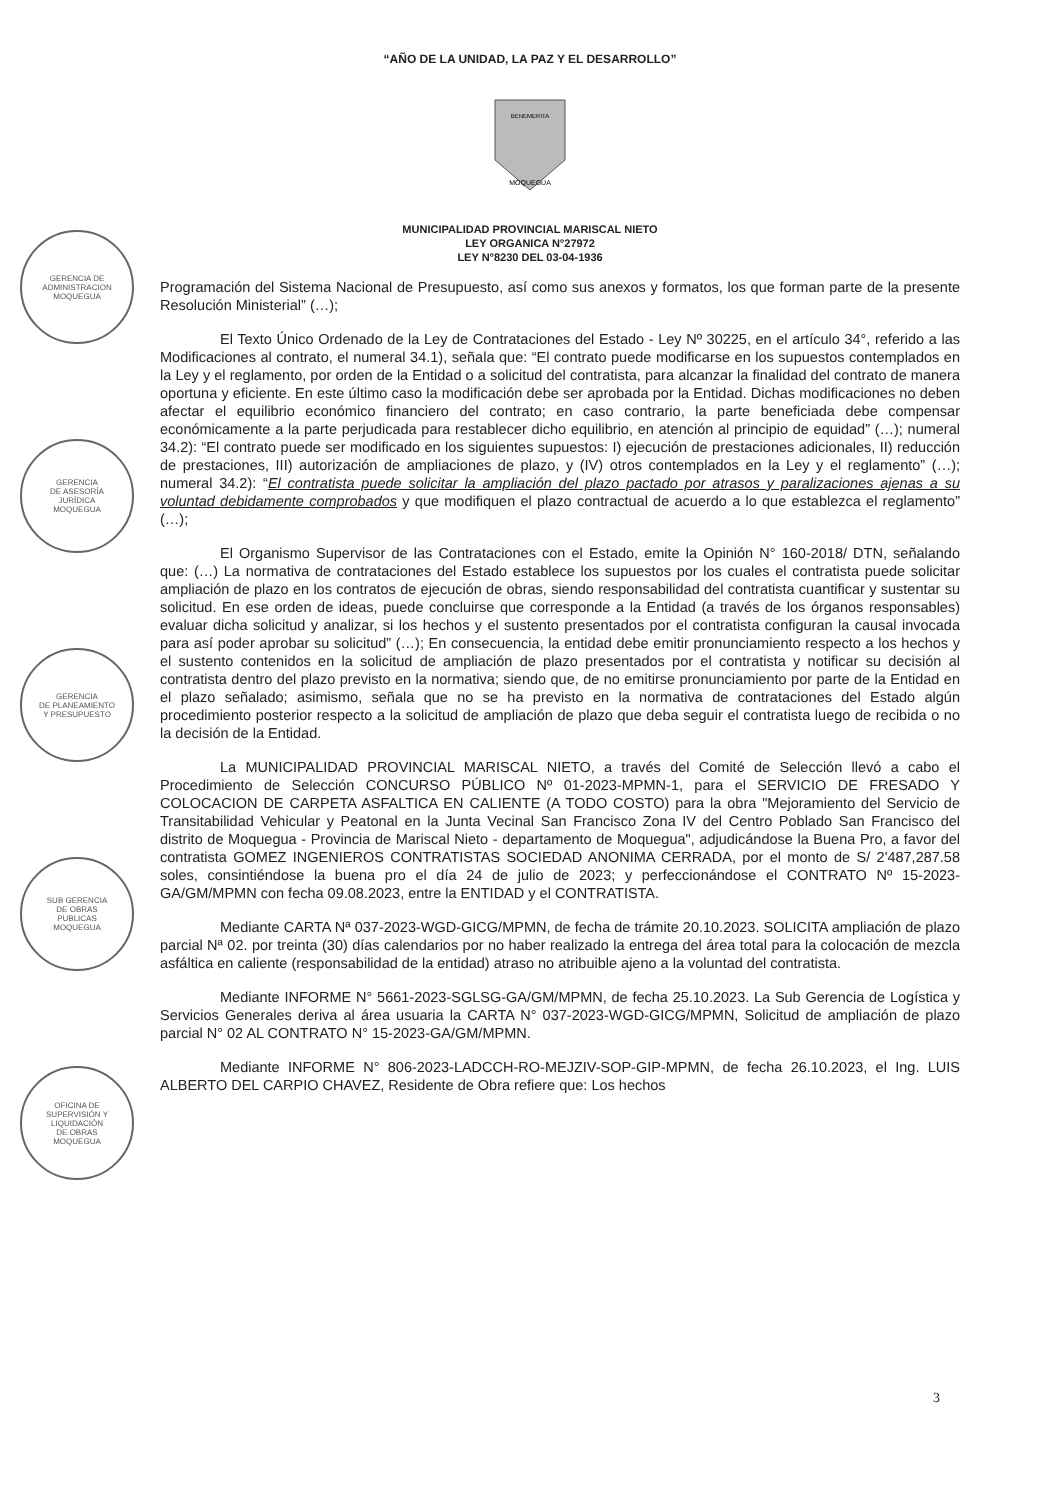“AÑO DE LA UNIDAD, LA PAZ Y EL DESARROLLO”
MOQUEGUA
BENEMERITA
MUNICIPALIDAD PROVINCIAL MARISCAL NIETO
LEY ORGANICA N°27972
LEY N°8230 DEL 03-04-1936
GERENCIA DE
ADMINISTRACION
MOQUEGUA
GERENCIA
DE ASESORÍA
JURÍDICA
MOQUEGUA
GERENCIA
DE PLANEAMIENTO
Y PRESUPUESTO
SUB GERENCIA
DE OBRAS
PUBLICAS
MOQUEGUA
OFICINA DE
SUPERVISIÓN Y
LIQUIDACIÓN
DE OBRAS
MOQUEGUA
Programación del Sistema Nacional de Presupuesto, así como sus anexos y formatos, los que forman parte de la presente Resolución Ministerial” (…);
El Texto Único Ordenado de la Ley de Contrataciones del Estado - Ley Nº 30225, en el artículo 34°, referido a las Modificaciones al contrato, el numeral 34.1), señala que: “El contrato puede modificarse en los supuestos contemplados en la Ley y el reglamento, por orden de la Entidad o a solicitud del contratista, para alcanzar la finalidad del contrato de manera oportuna y eficiente. En este último caso la modificación debe ser aprobada por la Entidad. Dichas modificaciones no deben afectar el equilibrio económico financiero del contrato; en caso contrario, la parte beneficiada debe compensar económicamente a la parte perjudicada para restablecer dicho equilibrio, en atención al principio de equidad” (…); numeral 34.2): “El contrato puede ser modificado en los siguientes supuestos: I) ejecución de prestaciones adicionales, II) reducción de prestaciones, III) autorización de ampliaciones de plazo, y (IV) otros contemplados en la Ley y el reglamento” (…); numeral 34.2): “El contratista puede solicitar la ampliación del plazo pactado por atrasos y paralizaciones ajenas a su voluntad debidamente comprobados y que modifiquen el plazo contractual de acuerdo a lo que establezca el reglamento” (…);
El Organismo Supervisor de las Contrataciones con el Estado, emite la Opinión N° 160-2018/ DTN, señalando que: (…) La normativa de contrataciones del Estado establece los supuestos por los cuales el contratista puede solicitar ampliación de plazo en los contratos de ejecución de obras, siendo responsabilidad del contratista cuantificar y sustentar su solicitud. En ese orden de ideas, puede concluirse que corresponde a la Entidad (a través de los órganos responsables) evaluar dicha solicitud y analizar, si los hechos y el sustento presentados por el contratista configuran la causal invocada para así poder aprobar su solicitud” (…); En consecuencia, la entidad debe emitir pronunciamiento respecto a los hechos y el sustento contenidos en la solicitud de ampliación de plazo presentados por el contratista y notificar su decisión al contratista dentro del plazo previsto en la normativa; siendo que, de no emitirse pronunciamiento por parte de la Entidad en el plazo señalado; asimismo, señala que no se ha previsto en la normativa de contrataciones del Estado algún procedimiento posterior respecto a la solicitud de ampliación de plazo que deba seguir el contratista luego de recibida o no la decisión de la Entidad.
La MUNICIPALIDAD PROVINCIAL MARISCAL NIETO, a través del Comité de Selección llevó a cabo el Procedimiento de Selección CONCURSO PÚBLICO Nº 01-2023-MPMN-1, para el SERVICIO DE FRESADO Y COLOCACION DE CARPETA ASFALTICA EN CALIENTE (A TODO COSTO) para la obra "Mejoramiento del Servicio de Transitabilidad Vehicular y Peatonal en la Junta Vecinal San Francisco Zona IV del Centro Poblado San Francisco del distrito de Moquegua - Provincia de Mariscal Nieto - departamento de Moquegua", adjudicándose la Buena Pro, a favor del contratista GOMEZ INGENIEROS CONTRATISTAS SOCIEDAD ANONIMA CERRADA, por el monto de S/ 2'487,287.58 soles, consintiéndose la buena pro el día 24 de julio de 2023; y perfeccionándose el CONTRATO Nº 15-2023-GA/GM/MPMN con fecha 09.08.2023, entre la ENTIDAD y el CONTRATISTA.
Mediante CARTA Nª 037-2023-WGD-GICG/MPMN, de fecha de trámite 20.10.2023. SOLICITA ampliación de plazo parcial Nª 02. por treinta (30) días calendarios por no haber realizado la entrega del área total para la colocación de mezcla asfáltica en caliente (responsabilidad de la entidad) atraso no atribuible ajeno a la voluntad del contratista.
Mediante INFORME N° 5661-2023-SGLSG-GA/GM/MPMN, de fecha 25.10.2023. La Sub Gerencia de Logística y Servicios Generales deriva al área usuaria la CARTA N° 037-2023-WGD-GICG/MPMN, Solicitud de ampliación de plazo parcial N° 02 AL CONTRATO N° 15-2023-GA/GM/MPMN.
Mediante INFORME N° 806-2023-LADCCH-RO-MEJZIV-SOP-GIP-MPMN, de fecha 26.10.2023, el Ing. LUIS ALBERTO DEL CARPIO CHAVEZ, Residente de Obra refiere que: Los hechos
3